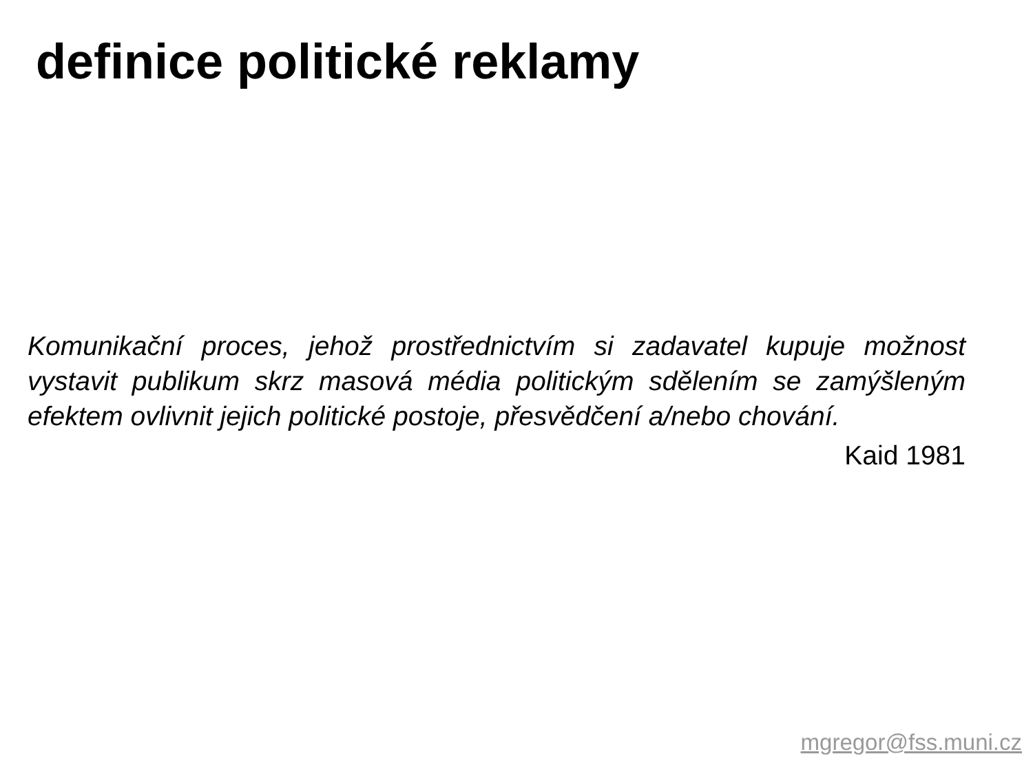definice politické reklamy
Komunikační proces, jehož prostřednictvím si zadavatel kupuje možnost vystavit publikum skrz masová média politickým sdělením se zamýšleným efektem ovlivnit jejich politické postoje, přesvědčení a/nebo chování.
Kaid 1981
mgregor@fss.muni.cz